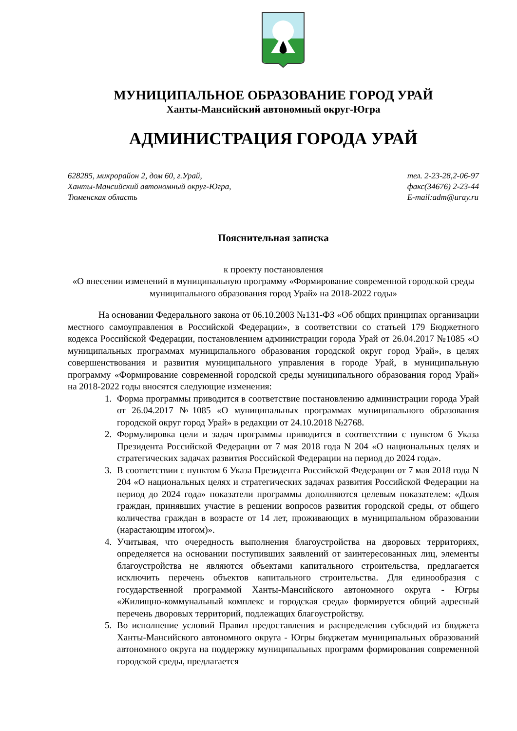МУНИЦИПАЛЬНОЕ ОБРАЗОВАНИЕ ГОРОД УРАЙ
Ханты-Мансийский автономный округ-Югра
АДМИНИСТРАЦИЯ ГОРОДА УРАЙ
628285, микрорайон 2, дом 60, г.Урай,
Ханты-Мансийский автономный округ-Югра,
Тюменская область
тел. 2-23-28,2-06-97
факс(34676) 2-23-44
E-mail:adm@uray.ru
Пояснительная записка
к проекту постановления
«О внесении изменений в муниципальную программу «Формирование современной городской среды муниципального образования город Урай» на 2018-2022 годы»
На основании Федерального закона от 06.10.2003 №131-ФЗ «Об общих принципах организации местного самоуправления в Российской Федерации», в соответствии со статьей 179 Бюджетного кодекса Российской Федерации, постановлением администрации города Урай от 26.04.2017 №1085 «О муниципальных программах муниципального образования городской округ город Урай», в целях совершенствования и развития муниципального управления в городе Урай, в муниципальную программу «Формирование современной городской среды муниципального образования город Урай» на 2018-2022 годы вносятся следующие изменения:
1. Форма программы приводится в соответствие постановлению администрации города Урай от 26.04.2017 №1085 «О муниципальных программах муниципального образования городской округ город Урай» в редакции от 24.10.2018 №2768.
2. Формулировка цели и задач программы приводится в соответствии с пунктом 6 Указа Президента Российской Федерации от 7 мая 2018 года N 204 «О национальных целях и стратегических задачах развития Российской Федерации на период до 2024 года».
3. В соответствии с пунктом 6 Указа Президента Российской Федерации от 7 мая 2018 года N 204 «О национальных целях и стратегических задачах развития Российской Федерации на период до 2024 года» показатели программы дополняются целевым показателем: «Доля граждан, принявших участие в решении вопросов развития городской среды, от общего количества граждан в возрасте от 14 лет, проживающих в муниципальном образовании (нарастающим итогом)».
4. Учитывая, что очередность выполнения благоустройства на дворовых территориях, определяется на основании поступивших заявлений от заинтересованных лиц, элементы благоустройства не являются объектами капитального строительства, предлагается исключить перечень объектов капитального строительства. Для единообразия с государственной программой Ханты-Мансийского автономного округа - Югры «Жилищно-коммунальный комплекс и городская среда» формируется общий адресный перечень дворовых территорий, подлежащих благоустройству.
5. Во исполнение условий Правил предоставления и распределения субсидий из бюджета Ханты-Мансийского автономного округа - Югры бюджетам муниципальных образований автономного округа на поддержку муниципальных программ формирования современной городской среды, предлагается